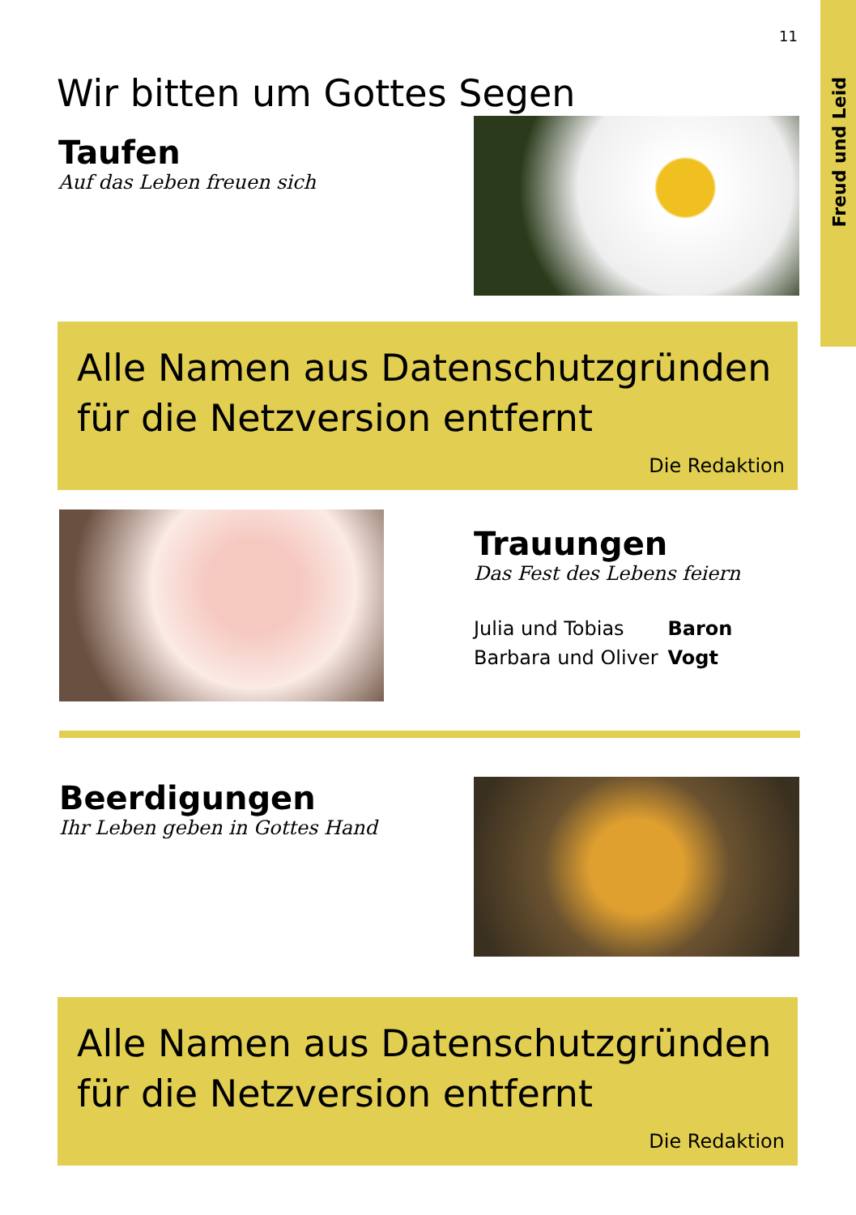Freud und Leid
11
Wir bitten um Gottes Segen
Taufen
Auf das Leben freuen sich
Alle Namen aus Datenschutzgründen
für die Netzversion entfernt
Die Redaktion
Trauungen
Das Fest des Lebens feiern
| Julia und Tobias | Baron |
| Barbara und Oliver | Vogt |
Beerdigungen
Ihr Leben geben in Gottes Hand
Alle Namen aus Datenschutzgründen
für die Netzversion entfernt
Die Redaktion